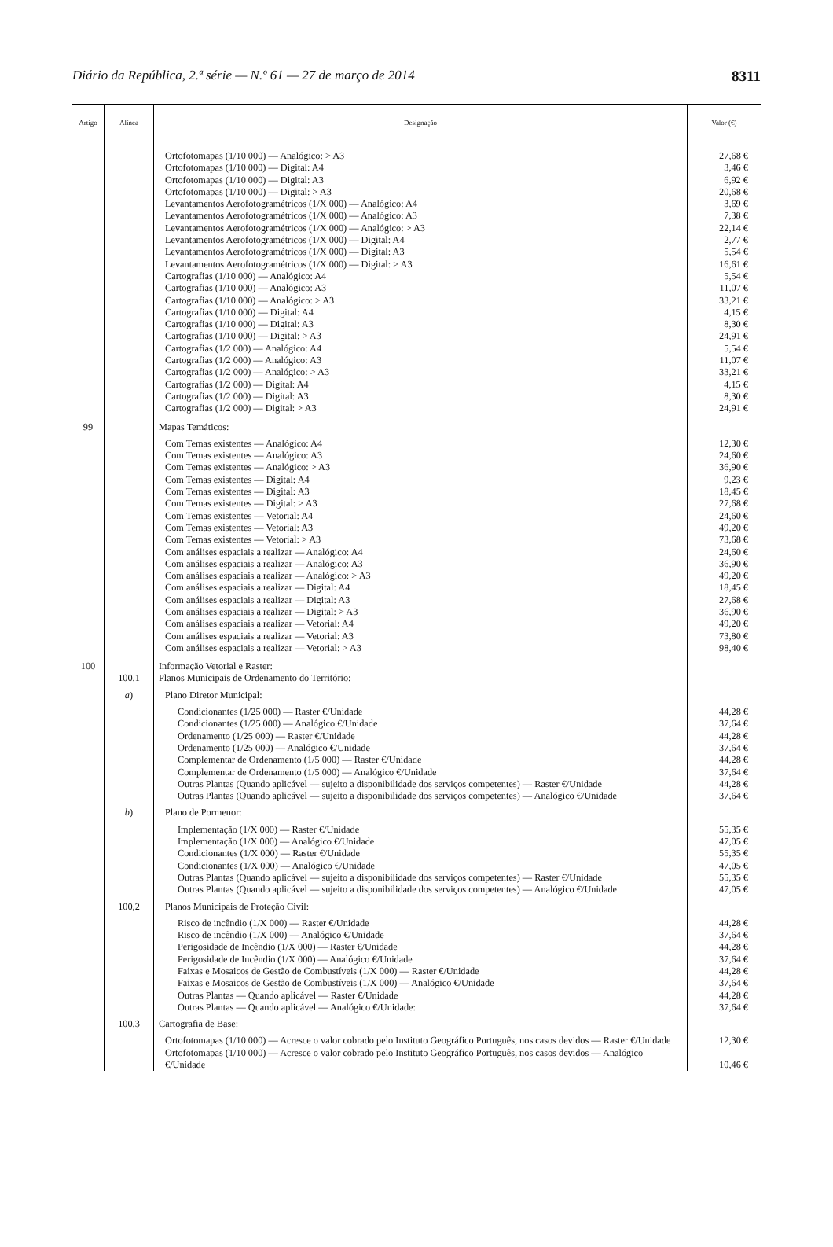Diário da República, 2.ª série — N.º 61 — 27 de março de 2014 8311
| Artigo | Alínea | Designação | Valor (€) |
| --- | --- | --- | --- |
| | | Ortofotomapas (1/10 000) — Analógico: > A3 Ortofotomapas (1/10 000) — Digital: A4 Ortofotomapas (1/10 000) — Digital: A3 Ortofotomapas (1/10 000) — Digital: > A3 Levantamentos Aerofotogramétricos (1/X 000) — Analógico: A4 Levantamentos Aerofotogramétricos (1/X 000) — Analógico: A3 Levantamentos Aerofotogramétricos (1/X 000) — Analógico: > A3 Levantamentos Aerofotogramétricos (1/X 000) — Digital: A4 Levantamentos Aerofotogramétricos (1/X 000) — Digital: A3 Levantamentos Aerofotogramétricos (1/X 000) — Digital: > A3 Cartografias (1/10 000) — Analógico: A4 Cartografias (1/10 000) — Analógico: A3 Cartografias (1/10 000) — Analógico: > A3 Cartografias (1/10 000) — Digital: A4 Cartografias (1/10 000) — Digital: A3 Cartografias (1/10 000) — Digital: > A3 Cartografias (1/2 000) — Analógico: A4 Cartografias (1/2 000) — Analógico: A3 Cartografias (1/2 000) — Analógico: > A3 Cartografias (1/2 000) — Digital: A4 Cartografias (1/2 000) — Digital: A3 Cartografias (1/2 000) — Digital: > A3 | 27,68 € 3,46 € 6,92 € 20,68 € 3,69 € 7,38 € 22,14 € 2,77 € 5,54 € 16,61 € 5,54 € 11,07 € 33,21 € 4,15 € 8,30 € 24,91 € 5,54 € 11,07 € 33,21 € 4,15 € 8,30 € 24,91 € |
| 99 | | Mapas Temáticos: | |
| | | Com Temas existentes — Analógico: A4 Com Temas existentes — Analógico: A3 Com Temas existentes — Analógico: > A3 Com Temas existentes — Digital: A4 Com Temas existentes — Digital: A3 Com Temas existentes — Digital: > A3 Com Temas existentes — Vetorial: A4 Com Temas existentes — Vetorial: A3 Com Temas existentes — Vetorial: > A3 Com análises espaciais a realizar — Analógico: A4 Com análises espaciais a realizar — Analógico: A3 Com análises espaciais a realizar — Analógico: > A3 Com análises espaciais a realizar — Digital: A4 Com análises espaciais a realizar — Digital: A3 Com análises espaciais a realizar — Digital: > A3 Com análises espaciais a realizar — Vetorial: A4 Com análises espaciais a realizar — Vetorial: A3 Com análises espaciais a realizar — Vetorial: > A3 | 12,30 € 24,60 € 36,90 € 9,23 € 18,45 € 27,68 € 24,60 € 49,20 € 73,68 € 24,60 € 36,90 € 49,20 € 18,45 € 27,68 € 36,90 € 49,20 € 73,80 € 98,40 € |
| 100 | | Informação Vetorial e Raster: | |
| | 100,1 | Planos Municipais de Ordenamento do Território: | |
| | a ) | Plano Diretor Municipal: | |
| | | Condicionantes (1/25 000) — Raster €/Unidade Condicionantes (1/25 000) — Analógico €/Unidade Ordenamento (1/25 000) — Raster €/Unidade Ordenamento (1/25 000) — Analógico €/Unidade Complementar de Ordenamento (1/5 000) — Raster €/Unidade Complementar de Ordenamento (1/5 000) — Analógico €/Unidade Outras Plantas (Quando aplicável — sujeito a disponibilidade dos serviços competentes) — Raster €/Unidade Outras Plantas (Quando aplicável — sujeito a disponibilidade dos serviços competentes) — Analógico €/Unidade | 44,28 € 37,64 € 44,28 € 37,64 € 44,28 € 37,64 € 44,28 € 37,64 € |
| | b ) | Plano de Pormenor: | |
| | | Implementação (1/X 000) — Raster €/Unidade Implementação (1/X 000) — Analógico €/Unidade Condicionantes (1/X 000) — Raster €/Unidade Condicionantes (1/X 000) — Analógico €/Unidade Outras Plantas (Quando aplicável — sujeito a disponibilidade dos serviços competentes) — Raster €/Unidade Outras Plantas (Quando aplicável — sujeito a disponibilidade dos serviços competentes) — Analógico €/Unidade | 55,35 € 47,05 € 55,35 € 47,05 € 55,35 € 47,05 € |
| | 100,2 | Planos Municipais de Proteção Civil: | |
| | | Risco de incêndio (1/X 000) — Raster €/Unidade Risco de incêndio (1/X 000) — Analógico €/Unidade Perigosidade de Incêndio (1/X 000) — Raster €/Unidade Perigosidade de Incêndio (1/X 000) — Analógico €/Unidade Faixas e Mosaicos de Gestão de Combustíveis (1/X 000) — Raster €/Unidade Faixas e Mosaicos de Gestão de Combustíveis (1/X 000) — Analógico €/Unidade Outras Plantas — Quando aplicável — Raster €/Unidade Outras Plantas — Quando aplicável — Analógico €/Unidade: | 44,28 € 37,64 € 44,28 € 37,64 € 44,28 € 37,64 € 44,28 € 37,64 € |
| | 100,3 | Cartografia de Base: | |
| | | Ortofotomapas (1/10 000) — Acresce o valor cobrado pelo Instituto Geográfico Português, nos casos devidos — Raster €/Unidade | 12,30 € |
| | | Ortofotomapas (1/10 000) — Acresce o valor cobrado pelo Instituto Geográfico Português, nos casos devidos — Analógico €/Unidade | 10,46 € |